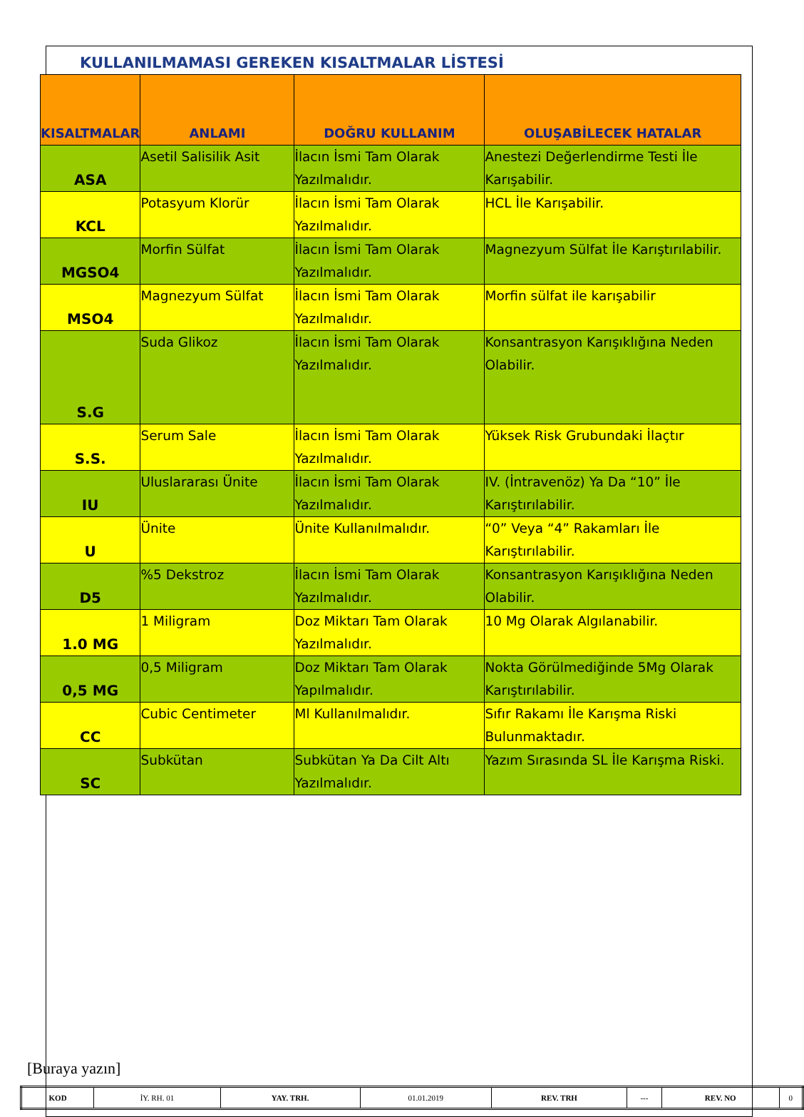KULLANILMAMASI GEREKEN KISALTMALAR LİSTESİ
| KISALTMALAR | ANLAMI | DOĞRU KULLANIM | OLUŞABİLECEK HATALAR |
| --- | --- | --- | --- |
| ASA | Asetil Salisilik Asit | İlacın İsmi Tam Olarak Yazılmalıdır. | Anestezi Değerlendirme Testi İle Karışabilir. |
| KCL | Potasyum Klorür | İlacın İsmi Tam Olarak Yazılmalıdır. | HCL İle Karışabilir. |
| MGSO4 | Morfin Sülfat | İlacın İsmi Tam Olarak Yazılmalıdır. | Magnezyum Sülfat İle Karıştırılabilir. |
| MSO4 | Magnezyum Sülfat | İlacın İsmi Tam Olarak Yazılmalıdır. | Morfin sülfat ile karışabilir |
| S.G | Suda Glikoz | İlacın İsmi Tam Olarak Yazılmalıdır. | Konsantrasyon Karışıklığına Neden Olabilir. |
| S.S. | Serum Sale | İlacın İsmi Tam Olarak Yazılmalıdır. | Yüksek Risk Grubundaki İlaçtır |
| IU | Uluslararası Ünite | İlacın İsmi Tam Olarak Yazılmalıdır. | IV. (İntravenöz) Ya Da “10” İle Karıştırılabilir. |
| U | Ünite | Ünite Kullanılmalıdır. | “0” Veya “4” Rakamları İle Karıştırılabilir. |
| D5 | %5 Dekstroz | İlacın İsmi Tam Olarak Yazılmalıdır. | Konsantrasyon Karışıklığına Neden Olabilir. |
| 1.0 MG | 1 Miligram | Doz Miktarı Tam Olarak Yazılmalıdır. | 10 Mg Olarak Algılanabilir. |
| 0,5 MG | 0,5 Miligram | Doz Miktarı Tam Olarak Yapılmalıdır. | Nokta Görülmediğinde 5Mg Olarak Karıştırılabilir. |
| CC | Cubic Centimeter | Ml Kullanılmalıdır. | Sıfır Rakamı İle Karışma Riski Bulunmaktadır. |
| SC | Subkütan | Subkütan Ya Da Cilt Altı Yazılmalıdır. | Yazım Sırasında SL İle Karışma Riski. |
[Buraya yazın]
| KOD | İY. RH. 01 | YAY. TRH. | 01.01.2019 | REV. TRH | --- | REV. NO | 0 |